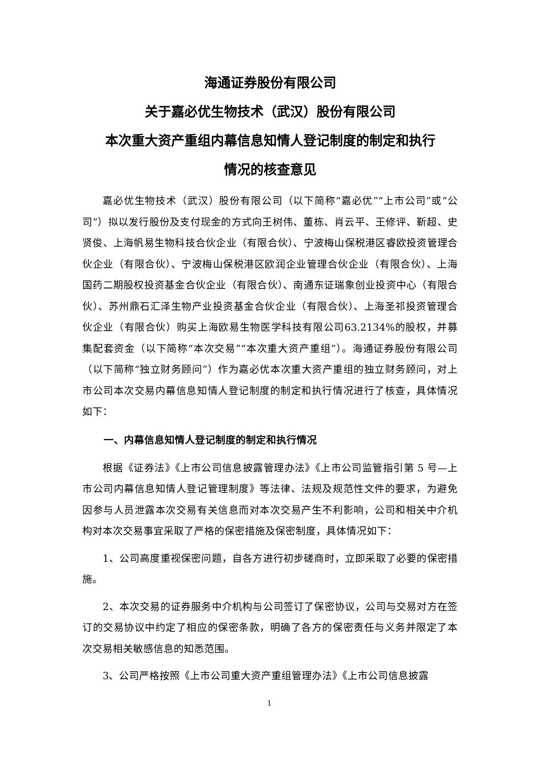海通证券股份有限公司
关于嘉必优生物技术（武汉）股份有限公司
本次重大资产重组内幕信息知情人登记制度的制定和执行
情况的核查意见
嘉必优生物技术（武汉）股份有限公司（以下简称“嘉必优”“上市公司”或“公司”）拟以发行股份及支付现金的方式向王树伟、董栋、肖云平、王修评、靳超、史贤俊、上海帆易生物科技合伙企业（有限合伙）、宁波梅山保税港区睿欧投资管理合伙企业（有限合伙）、宁波梅山保税港区欧润企业管理合伙企业（有限合伙）、上海国药二期股权投资基金合伙企业（有限合伙）、南通东证瑞象创业投资中心（有限合伙）、苏州鼎石汇泽生物产业投资基金合伙企业（有限合伙）、上海圣祁投资管理合伙企业（有限合伙）购买上海欧易生物医学科技有限公司63.2134%的股权，并募集配套资金（以下简称“本次交易”“本次重大资产重组”）。海通证券股份有限公司（以下简称“独立财务顾问”）作为嘉必优本次重大资产重组的独立财务顾问，对上市公司本次交易内幕信息知情人登记制度的制定和执行情况进行了核查，具体情况如下：
一、内幕信息知情人登记制度的制定和执行情况
根据《证券法》《上市公司信息披露管理办法》《上市公司监管指引第 5 号—上市公司内幕信息知情人登记管理制度》等法律、法规及规范性文件的要求，为避免因参与人员泄露本次交易有关信息而对本次交易产生不利影响，公司和相关中介机构对本次交易事宜采取了严格的保密措施及保密制度，具体情况如下：
1、公司高度重视保密问题，自各方进行初步磋商时，立即采取了必要的保密措施。
2、本次交易的证券服务中介机构与公司签订了保密协议，公司与交易对方在签订的交易协议中约定了相应的保密条款，明确了各方的保密责任与义务并限定了本次交易相关敏感信息的知悉范围。
3、公司严格按照《上市公司重大资产重组管理办法》《上市公司信息披露
1